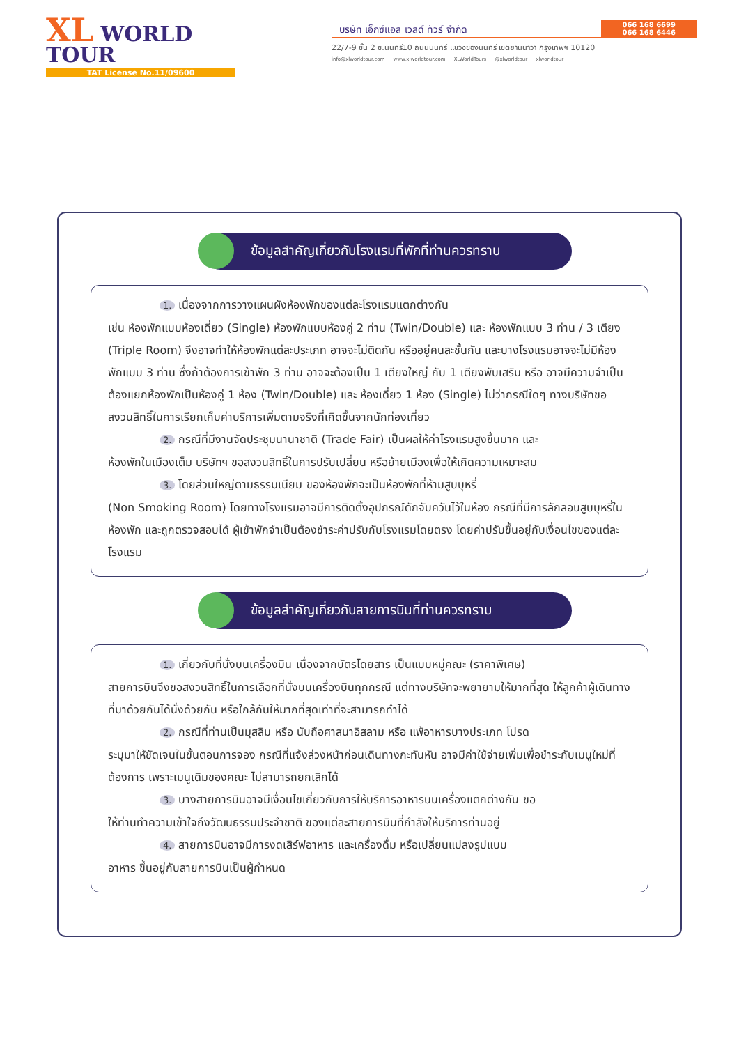XL WORLD TOUR
TAT License No.11/09600
บริษัท เอ็กซ์แอล เวิลด์ ทัวร์ จำกัด
066 168 6699
066 168 6446
22/7-9 ชั้น 2 ซ.นนทรี10 ถนนนนทรี แขวงช่องนนทรี เขตยานนาวา กรุงเทพฯ 10120
info@xlworldtour.com www.xlworldtour.com XLWorldTours @xlworldtour xlworldtour
ข้อมูลสำคัญเกี่ยวกับโรงแรมที่พักที่ท่านควรทราบ
1. เนื่องจากการวางแผนผังห้องพักของแต่ละโรงแรมแตกต่างกัน
เช่น ห้องพักแบบห้องเดี่ยว (Single) ห้องพักแบบห้องคู่ 2 ท่าน (Twin/Double) และ ห้องพักแบบ 3 ท่าน / 3 เตียง (Triple Room) จึงอาจทำให้ห้องพักแต่ละประเภท อาจจะไม่ติดกัน หรืออยู่คนละชั้นกัน และบางโรงแรมอาจจะไม่มีห้องพักแบบ 3 ท่าน ซึ่งถ้าต้องการเข้าพัก 3 ท่าน อาจจะต้องเป็น 1 เตียงใหญ่ กับ 1 เตียงพับเสริม หรือ อาจมีความจำเป็นต้องแยกห้องพักเป็นห้องคู่ 1 ห้อง (Twin/Double) และ ห้องเดี่ยว 1 ห้อง (Single) ไม่ว่ากรณีใดๆ ทางบริษัทขอสงวนสิทธิ์ในการเรียกเก็บค่าบริการเพิ่มตามจริงที่เกิดขึ้นจากนักท่องเที่ยว
2. กรณีที่มีงานจัดประชุมนานาชาติ (Trade Fair) เป็นผลให้ค่าโรงแรมสูงขึ้นมาก และ
ห้องพักในเมืองเต็ม บริษัทฯ ขอสงวนสิทธิ์ในการปรับเปลี่ยน หรือย้ายเมืองเพื่อให้เกิดความเหมาะสม
3. โดยส่วนใหญ่ตามธรรมเนียม ของห้องพักจะเป็นห้องพักที่ห้ามสูบบุหรี่
(Non Smoking Room) โดยทางโรงแรมอาจมีการติดตั้งอุปกรณ์ดักจับควันไว้ในห้อง กรณีที่มีการลักลอบสูบบุหรี่ในห้องพัก และถูกตรวจสอบได้ ผู้เข้าพักจำเป็นต้องชำระค่าปรับกับโรงแรมโดยตรง โดยค่าปรับขึ้นอยู่กับเงื่อนไขของแต่ละโรงแรม
ข้อมูลสำคัญเกี่ยวกับสายการบินที่ท่านควรทราบ
1. เกี่ยวกับที่นั่งบนเครื่องบิน เนื่องจากบัตรโดยสาร เป็นแบบหมู่คณะ (ราคาพิเศษ)
สายการบินจึงขอสงวนสิทธิ์ในการเลือกที่นั่งบนเครื่องบินทุกกรณี แต่ทางบริษัทจะพยายามให้มากที่สุด ให้ลูกค้าผู้เดินทางที่มาด้วยกันได้นั่งด้วยกัน หรือใกล้กันให้มากที่สุดเท่าที่จะสามารถทำได้
2. กรณีที่ท่านเป็นมุสลิม หรือ นับถือศาสนาอิสลาม หรือ แพ้อาหารบางประเภท โปรด
ระบุมาให้ชัดเจนในขั้นตอนการจอง กรณีที่แจ้งล่วงหน้าก่อนเดินทางกะทันหัน อาจมีค่าใช้จ่ายเพิ่มเพื่อชำระกับเมนูใหม่ที่ต้องการ เพราะเมนูเดิมของคณะ ไม่สามารถยกเลิกได้
3. บางสายการบินอาจมีเงื่อนไขเกี่ยวกับการให้บริการอาหารบนเครื่องแตกต่างกัน ขอ
ให้ท่านทำความเข้าใจถึงวัฒนธรรมประจำชาติ ของแต่ละสายการบินที่กำลังให้บริการท่านอยู่
4. สายการบินอาจมีการงดเสิร์ฟอาหาร และเครื่องดื่ม หรือเปลี่ยนแปลงรูปแบบ
อาหาร ขึ้นอยู่กับสายการบินเป็นผู้กำหนด